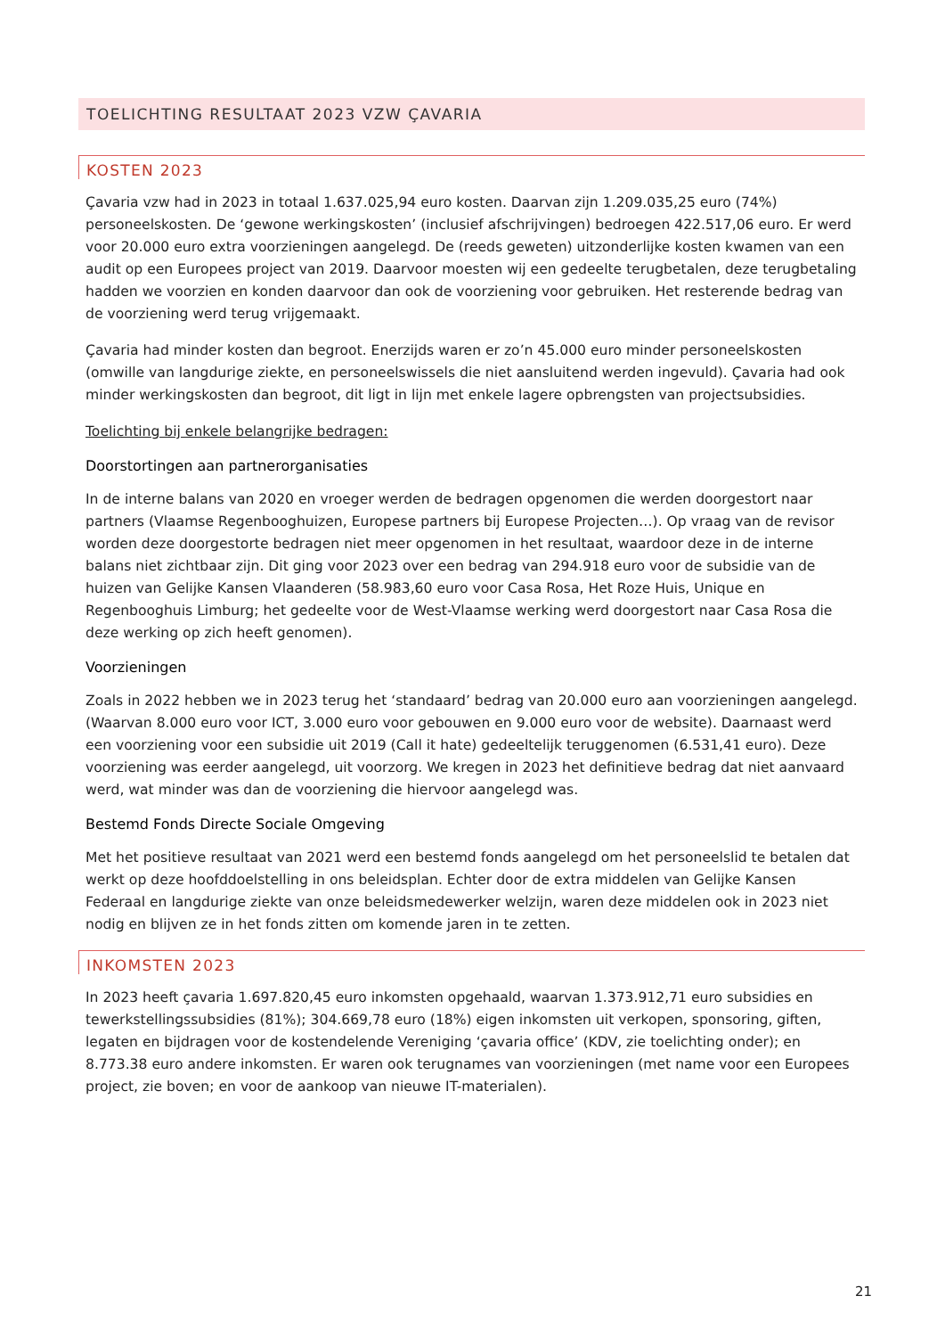TOELICHTING RESULTAAT 2023 VZW ÇAVARIA
KOSTEN 2023
Çavaria vzw had in 2023 in totaal 1.637.025,94 euro kosten. Daarvan zijn 1.209.035,25 euro (74%) personeelskosten. De ‘gewone werkingskosten’ (inclusief afschrijvingen) bedroegen 422.517,06 euro. Er werd voor 20.000 euro extra voorzieningen aangelegd. De (reeds geweten) uitzonderlijke kosten kwamen van een audit op een Europees project van 2019. Daarvoor moesten wij een gedeelte terugbetalen, deze terugbetaling hadden we voorzien en konden daarvoor dan ook de voorziening voor gebruiken. Het resterende bedrag van de voorziening werd terug vrijgemaakt.
Çavaria had minder kosten dan begroot. Enerzijds waren er zo’n 45.000 euro minder personeelskosten (omwille van langdurige ziekte, en personeelswissels die niet aansluitend werden ingevuld). Çavaria had ook minder werkingskosten dan begroot, dit ligt in lijn met enkele lagere opbrengsten van projectsubsidies.
Toelichting bij enkele belangrijke bedragen:
Doorstortingen aan partnerorganisaties
In de interne balans van 2020 en vroeger werden de bedragen opgenomen die werden doorgestort naar partners (Vlaamse Regenbooghuizen, Europese partners bij Europese Projecten…). Op vraag van de revisor worden deze doorgestorte bedragen niet meer opgenomen in het resultaat, waardoor deze in de interne balans niet zichtbaar zijn. Dit ging voor 2023 over een bedrag van 294.918 euro voor de subsidie van de huizen van Gelijke Kansen Vlaanderen (58.983,60 euro voor Casa Rosa, Het Roze Huis, Unique en Regenbooghuis Limburg; het gedeelte voor de West-Vlaamse werking werd doorgestort naar Casa Rosa die deze werking op zich heeft genomen).
Voorzieningen
Zoals in 2022 hebben we in 2023 terug het ‘standaard’ bedrag van 20.000 euro aan voorzieningen aangelegd. (Waarvan 8.000 euro voor ICT, 3.000 euro voor gebouwen en 9.000 euro voor de website). Daarnaast werd een voorziening voor een subsidie uit 2019 (Call it hate) gedeeltelijk teruggenomen (6.531,41 euro). Deze voorziening was eerder aangelegd, uit voorzorg. We kregen in 2023 het definitieve bedrag dat niet aanvaard werd, wat minder was dan de voorziening die hiervoor aangelegd was.
Bestemd Fonds Directe Sociale Omgeving
Met het positieve resultaat van 2021 werd een bestemd fonds aangelegd om het personeelslid te betalen dat werkt op deze hoofddoelstelling in ons beleidsplan. Echter door de extra middelen van Gelijke Kansen Federaal en langdurige ziekte van onze beleidsmedewerker welzijn, waren deze middelen ook in 2023 niet nodig en blijven ze in het fonds zitten om komende jaren in te zetten.
INKOMSTEN 2023
In 2023 heeft çavaria 1.697.820,45 euro inkomsten opgehaald, waarvan 1.373.912,71 euro subsidies en tewerkstellingssubsidies (81%); 304.669,78 euro (18%) eigen inkomsten uit verkopen, sponsoring, giften, legaten en bijdragen voor de kostendelende Vereniging ‘çavaria office’ (KDV, zie toelichting onder); en 8.773.38 euro andere inkomsten. Er waren ook terugnames van voorzieningen (met name voor een Europees project, zie boven; en voor de aankoop van nieuwe IT-materialen).
21